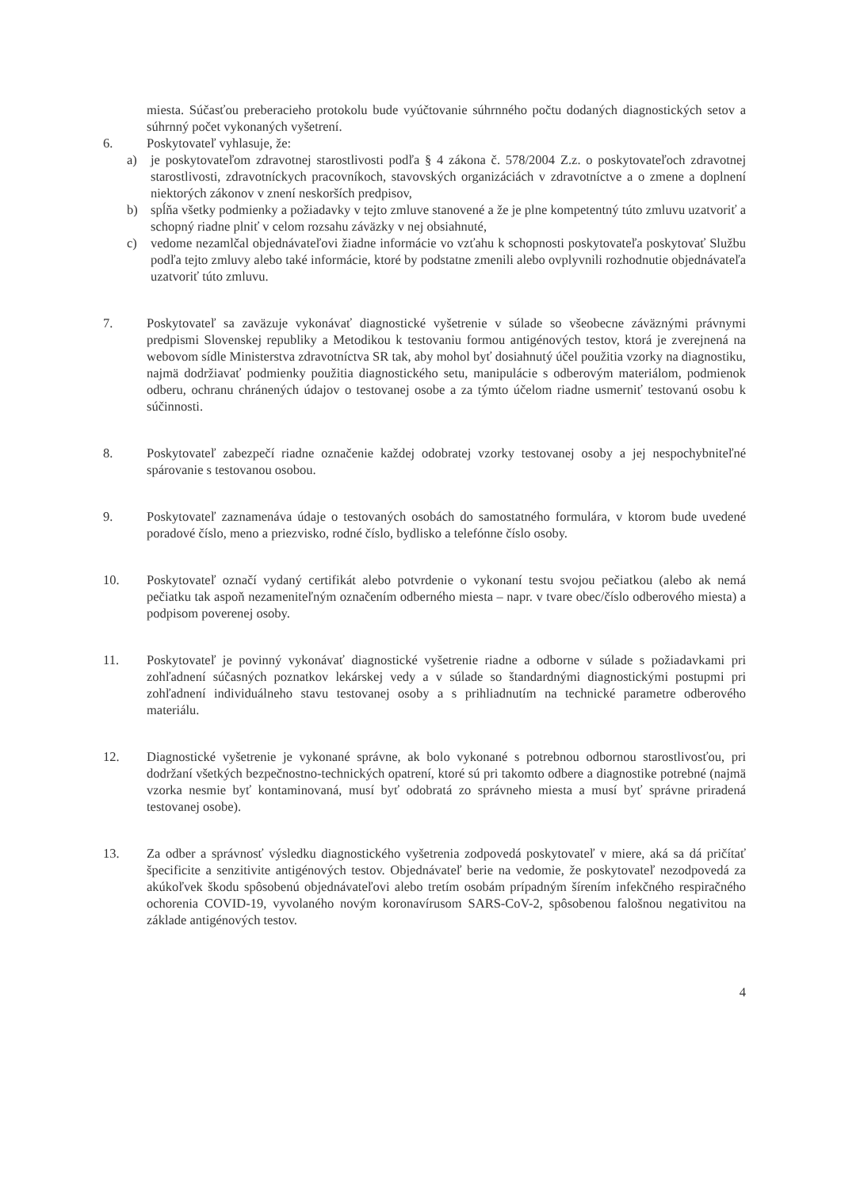miesta. Súčasťou preberacieho protokolu bude vyúčtovanie súhrnného počtu dodaných diagnostických setov a súhrnný počet vykonaných vyšetrení.
6. Poskytovateľ vyhlasuje, že:
a) je poskytovateľom zdravotnej starostlivosti podľa § 4 zákona č. 578/2004 Z.z. o poskytovateľoch zdravotnej starostlivosti, zdravotníckych pracovníkoch, stavovských organizáciách v zdravotníctve a o zmene a doplnení niektorých zákonov v znení neskorších predpisov,
b) spĺňa všetky podmienky a požiadavky v tejto zmluve stanovené a že je plne kompetentný túto zmluvu uzatvoriť a schopný riadne plniť v celom rozsahu záväzky v nej obsiahnuté,
c) vedome nezamlčal objednávateľovi žiadne informácie vo vzťahu k schopnosti poskytovateľa poskytovať Službu podľa tejto zmluvy alebo také informácie, ktoré by podstatne zmenili alebo ovplyvnili rozhodnutie objednávateľa uzatvoriť túto zmluvu.
7. Poskytovateľ sa zaväzuje vykonávať diagnostické vyšetrenie v súlade so všeobecne záväznými právnymi predpismi Slovenskej republiky a Metodikou k testovaniu formou antigénových testov, ktorá je zverejnená na webovom sídle Ministerstva zdravotníctva SR tak, aby mohol byť dosiahnutý účel použitia vzorky na diagnostiku, najmä dodržiavať podmienky použitia diagnostického setu, manipulácie s odberovým materiálom, podmienok odberu, ochranu chránených údajov o testovanej osobe a za týmto účelom riadne usmerniť testovanú osobu k súčinnosti.
8. Poskytovateľ zabezpečí riadne označenie každej odobratej vzorky testovanej osoby a jej nespochybniteľné spárovanie s testovanou osobou.
9. Poskytovateľ zaznamenáva údaje o testovaných osobách do samostatného formulára, v ktorom bude uvedené poradové číslo, meno a priezvisko, rodné číslo, bydlisko a telefónne číslo osoby.
10. Poskytovateľ označí vydaný certifikát alebo potvrdenie o vykonaní testu svojou pečiatkou (alebo ak nemá pečiatku tak aspoň nezameniteľným označením odberného miesta – napr. v tvare obec/číslo odberového miesta) a podpisom poverenej osoby.
11. Poskytovateľ je povinný vykonávať diagnostické vyšetrenie riadne a odborne v súlade s požiadavkami pri zohľadnení súčasných poznatkov lekárskej vedy a v súlade so štandardnými diagnostickými postupmi pri zohľadnení individuálneho stavu testovanej osoby a s prihliadnutím na technické parametre odberového materiálu.
12. Diagnostické vyšetrenie je vykonané správne, ak bolo vykonané s potrebnou odbornou starostlivosťou, pri dodržaní všetkých bezpečnostno-technických opatrení, ktoré sú pri takomto odbere a diagnostike potrebné (najmä vzorka nesmie byť kontaminovaná, musí byť odobratá zo správneho miesta a musí byť správne priradená testovanej osobe).
13. Za odber a správnosť výsledku diagnostického vyšetrenia zodpovedá poskytovateľ v miere, aká sa dá pričítať špecificite a senzitivite antigénových testov. Objednávateľ berie na vedomie, že poskytovateľ nezodpovedá za akúkoľvek škodu spôsobenú objednávateľovi alebo tretím osobám prípadným šírením infekčného respiračného ochorenia COVID-19, vyvolaného novým koronavírusom SARS-CoV-2, spôsobenou falošnou negativitou na základe antigénových testov.
4